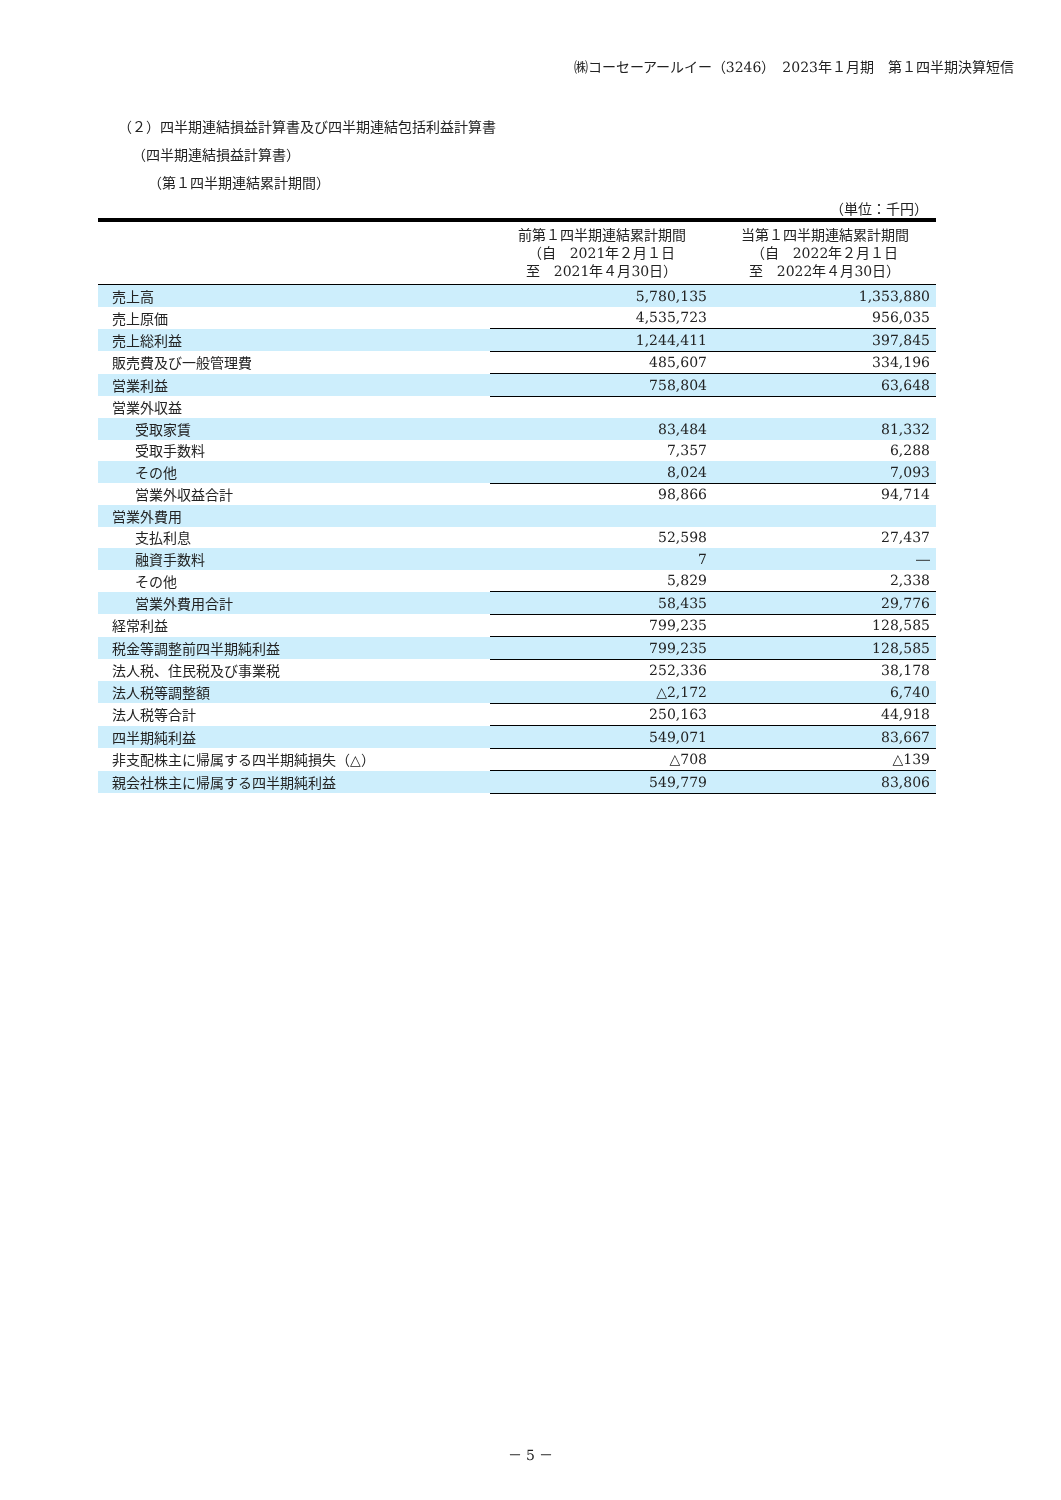㈱コーセーアールイー（3246）　2023年１月期　第１四半期決算短信
（２）四半期連結損益計算書及び四半期連結包括利益計算書
（四半期連結損益計算書）
（第１四半期連結累計期間）
（単位：千円）
| | 前第１四半期連結累計期間 （自 2021年２月１日 至 2021年４月30日） | 当第１四半期連結累計期間 （自 2022年２月１日 至 2022年４月30日） |
| --- | --- | --- |
| 売上高 | 5,780,135 | 1,353,880 |
| 売上原価 | 4,535,723 | 956,035 |
| 売上総利益 | 1,244,411 | 397,845 |
| 販売費及び一般管理費 | 485,607 | 334,196 |
| 営業利益 | 758,804 | 63,648 |
| 営業外収益 | | |
| 受取家賃 | 83,484 | 81,332 |
| 受取手数料 | 7,357 | 6,288 |
| その他 | 8,024 | 7,093 |
| 営業外収益合計 | 98,866 | 94,714 |
| 営業外費用 | | |
| 支払利息 | 52,598 | 27,437 |
| 融資手数料 | 7 | ― |
| その他 | 5,829 | 2,338 |
| 営業外費用合計 | 58,435 | 29,776 |
| 経常利益 | 799,235 | 128,585 |
| 税金等調整前四半期純利益 | 799,235 | 128,585 |
| 法人税、住民税及び事業税 | 252,336 | 38,178 |
| 法人税等調整額 | △2,172 | 6,740 |
| 法人税等合計 | 250,163 | 44,918 |
| 四半期純利益 | 549,071 | 83,667 |
| 非支配株主に帰属する四半期純損失（△） | △708 | △139 |
| 親会社株主に帰属する四半期純利益 | 549,779 | 83,806 |
－ 5 －